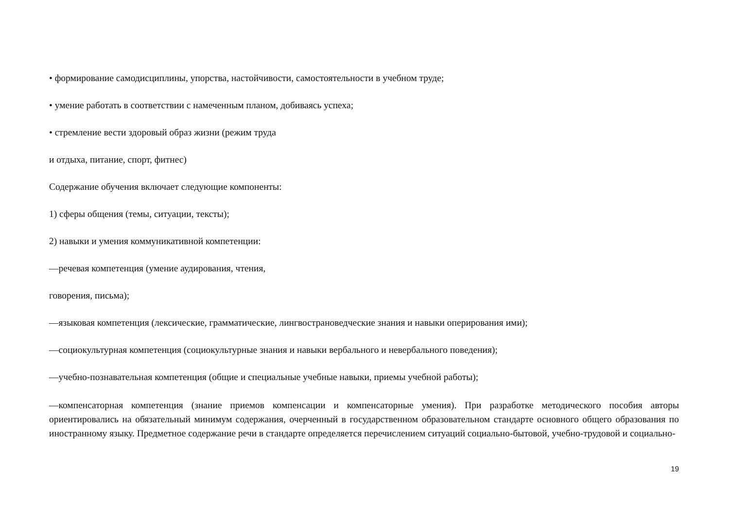• формирование самодисциплины, упорства, настойчивости, самостоятельности в учебном труде;
• умение работать в соответствии с намеченным планом, добиваясь успеха;
• стремление вести здоровый образ жизни (режим труда
и отдыха, питание, спорт, фитнес)
Содержание обучения включает следующие компоненты:
1) сферы общения (темы, ситуации, тексты);
2) навыки и умения коммуникативной компетенции:
—речевая компетенция (умение аудирования, чтения,
говорения, письма);
—языковая компетенция (лексические, грамматические, лингвострановедческие знания и навыки оперирования ими);
—социокультурная компетенция (социокультурные знания и навыки вербального и невербального поведения);
—учебно-познавательная компетенция (общие и специальные учебные навыки, приемы учебной работы);
—компенсаторная компетенция (знание приемов компенсации и компенсаторные умения). При разработке методического пособия авторы ориентировались на обязательный минимум содержания, очерченный в государственном образовательном стандарте основного общего образования по иностранному языку. Предметное содержание речи в стандарте определяется перечислением ситуаций социально-бытовой, учебно-трудовой и социально-
19